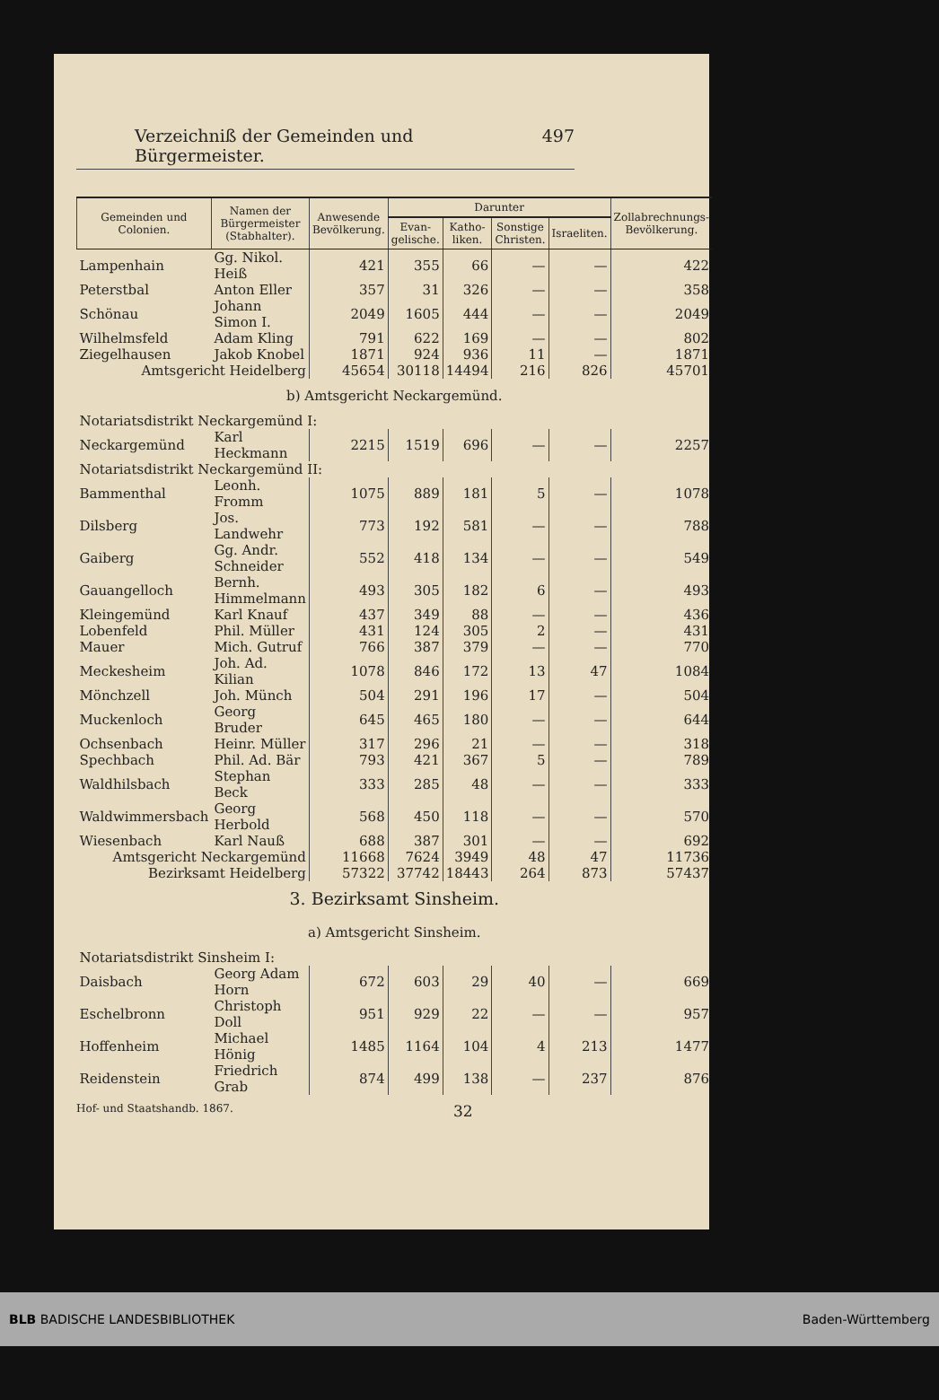Verzeichniß der Gemeinden und Bürgermeister. 497
| Gemeinden und Colonien. | Namen der Bürgermeister (Stabhalter). | Anwesende Bevölkerung. | Darunter | | | | Zollabrechnungs-Bevölkerung. |
| --- | --- | --- | --- | --- | --- | --- | --- |
| | | | Evan-gelische. | Katho-liken. | Sonstige Christen. | Israeliten. | |
| Lampenhain | Gg. Nikol. Heiß | 421 | 355 | 66 | — | — | 422 |
| Peterstbal | Anton Eller | 357 | 31 | 326 | — | — | 358 |
| Schönau | Johann Simon I. | 2049 | 1605 | 444 | — | — | 2049 |
| Wilhelmsfeld | Adam Kling | 791 | 622 | 169 | — | — | 802 |
| Ziegelhausen | Jakob Knobel | 1871 | 924 | 936 | 11 | — | 1871 |
| Amtsgericht Heidelberg | | 45654 | 30118 | 14494 | 216 | 826 | 45701 |
| b) Amtsgericht Neckargemünd. | | | | | | | |
| Notariatsdistrikt Neckargemünd I: | | | | | | | |
| Neckargemünd | Karl Heckmann | 2215 | 1519 | 696 | — | — | 2257 |
| Notariatsdistrikt Neckargemünd II: | | | | | | | |
| Bammenthal | Leonh. Fromm | 1075 | 889 | 181 | 5 | — | 1078 |
| Dilsberg | Jos. Landwehr | 773 | 192 | 581 | — | — | 788 |
| Gaiberg | Gg. Andr. Schneider | 552 | 418 | 134 | — | — | 549 |
| Gauangelloch | Bernh. Himmelmann | 493 | 305 | 182 | 6 | — | 493 |
| Kleingemünd | Karl Knauf | 437 | 349 | 88 | — | — | 436 |
| Lobenfeld | Phil. Müller | 431 | 124 | 305 | 2 | — | 431 |
| Mauer | Mich. Gutruf | 766 | 387 | 379 | — | — | 770 |
| Meckesheim | Joh. Ad. Kilian | 1078 | 846 | 172 | 13 | 47 | 1084 |
| Mönchzell | Joh. Münch | 504 | 291 | 196 | 17 | — | 504 |
| Muckenloch | Georg Bruder | 645 | 465 | 180 | — | — | 644 |
| Ochsenbach | Heinr. Müller | 317 | 296 | 21 | — | — | 318 |
| Spechbach | Phil. Ad. Bär | 793 | 421 | 367 | 5 | — | 789 |
| Waldhilsbach | Stephan Beck | 333 | 285 | 48 | — | — | 333 |
| Waldwimmersbach | Georg Herbold | 568 | 450 | 118 | — | — | 570 |
| Wiesenbach | Karl Nauß | 688 | 387 | 301 | — | — | 692 |
| Amtsgericht Neckargemünd | | 11668 | 7624 | 3949 | 48 | 47 | 11736 |
| Bezirksamt Heidelberg | | 57322 | 37742 | 18443 | 264 | 873 | 57437 |
| 3. Bezirksamt Sinsheim. | | | | | | | |
| a) Amtsgericht Sinsheim. | | | | | | | |
| Notariatsdistrikt Sinsheim I: | | | | | | | |
| Daisbach | Georg Adam Horn | 672 | 603 | 29 | 40 | — | 669 |
| Eschelbronn | Christoph Doll | 951 | 929 | 22 | — | — | 957 |
| Hoffenheim | Michael Hönig | 1485 | 1164 | 104 | 4 | 213 | 1477 |
| Reidenstein | Friedrich Grab | 874 | 499 | 138 | — | 237 | 876 |
Hof- und Staatshandb. 1867. 32
BLB BADISCHE LANDESBIBLIOTHEK Baden-Württemberg